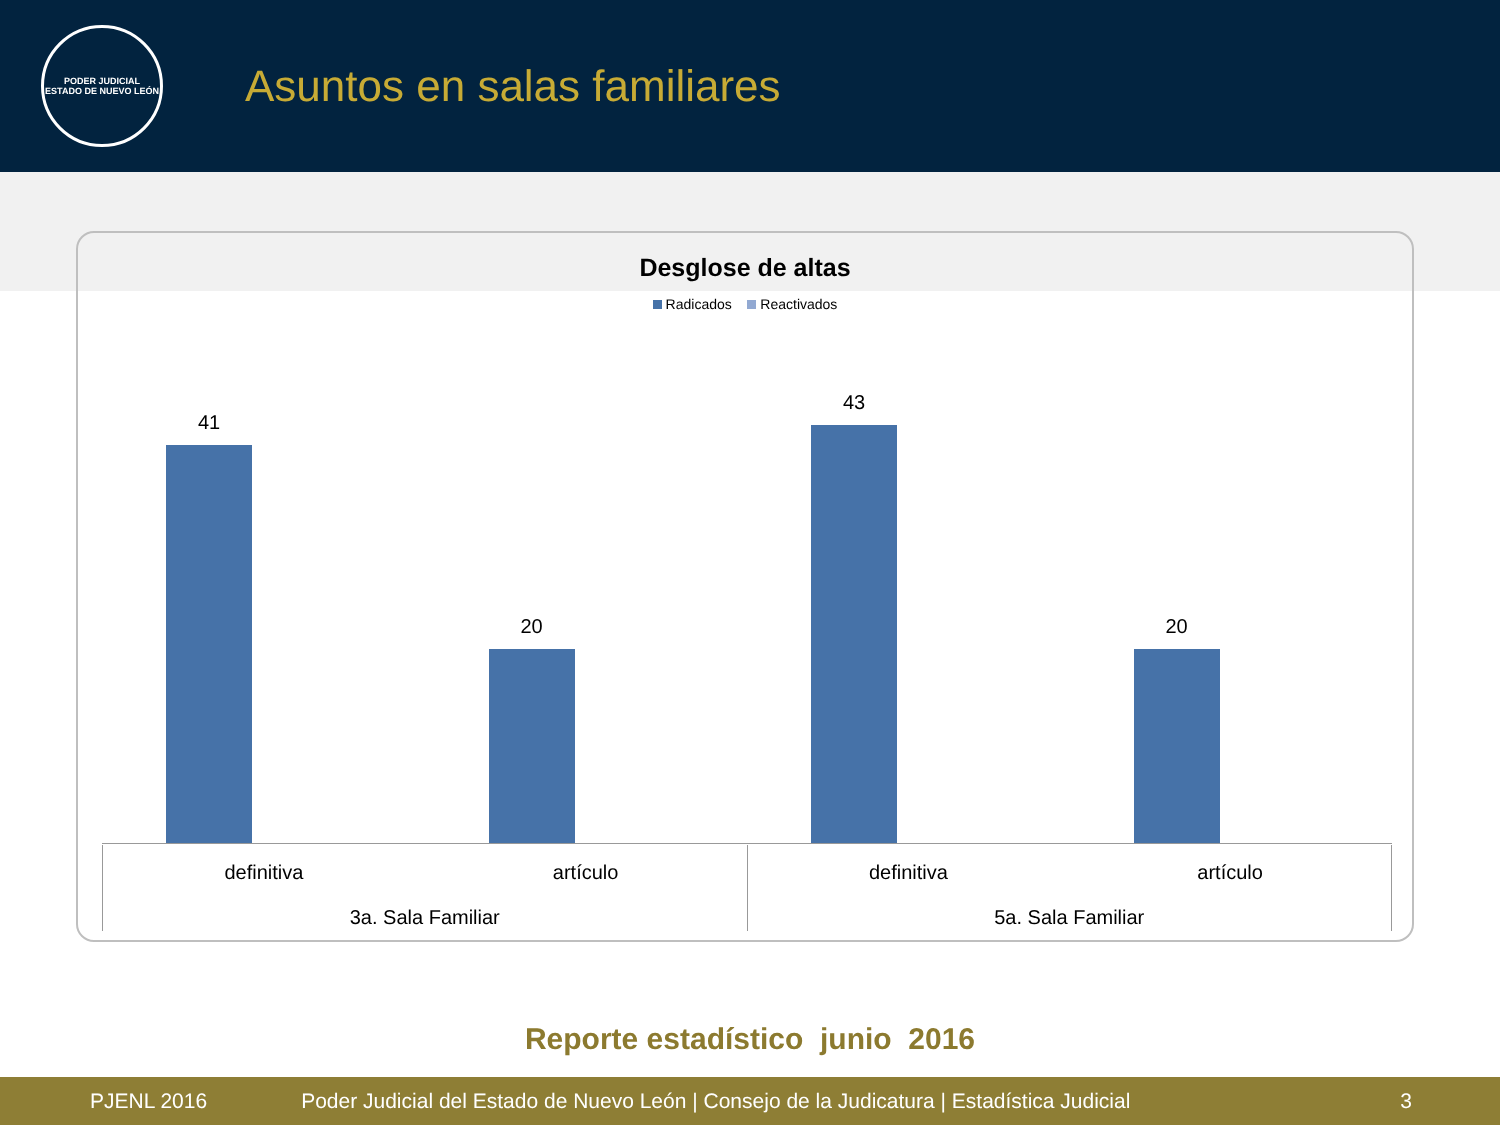PODER JUDICIAL
ESTADO DE NUEVO LEÓN
Asuntos en salas familiares
Desglose de altas
Radicados Reactivados
41
20
43
20
definitiva artículo
3a. Sala Familiar
definitiva artículo
5a. Sala Familiar
Reporte estadístico junio 2016
PJENL 2016 Poder Judicial del Estado de Nuevo León | Consejo de la Judicatura | Estadística Judicial 3